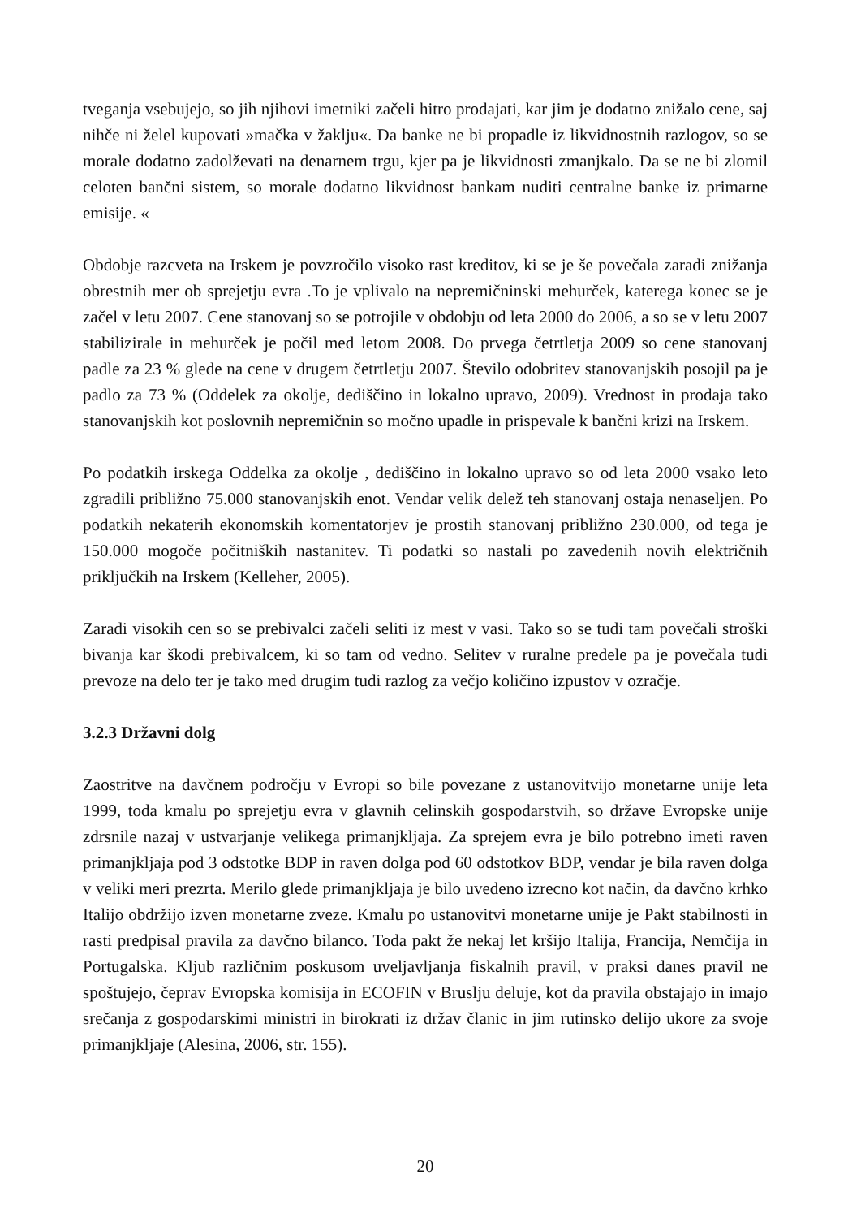tveganja vsebujejo, so jih njihovi imetniki začeli hitro prodajati, kar jim je dodatno znižalo cene, saj nihče ni želel kupovati »mačka v žaklju«. Da banke ne bi propadle iz likvidnostnih razlogov, so se morale dodatno zadolževati na denarnem trgu, kjer pa je likvidnosti zmanjkalo. Da se ne bi zlomil celoten bančni sistem, so morale dodatno likvidnost bankam nuditi centralne banke iz primarne emisije. «
Obdobje razcveta na Irskem je povzročilo visoko rast kreditov, ki se je še povečala zaradi znižanja obrestnih mer ob sprejetju evra .To je vplivalo na nepremičninski mehurček, katerega konec se je začel v letu 2007. Cene stanovanj so se potrojile v obdobju od leta 2000 do 2006, a so se v letu 2007 stabilizirale in mehurček je počil med letom 2008. Do prvega četrtletja 2009 so cene stanovanj padle za 23 % glede na cene v drugem četrtletju 2007. Število odobritev stanovanjskih posojil pa je padlo za 73 % (Oddelek za okolje, dediščino in lokalno upravo, 2009). Vrednost in prodaja tako stanovanjskih kot poslovnih nepremičnin so močno upadle in prispevale k bančni krizi na Irskem.
Po podatkih irskega Oddelka za okolje , dediščino in lokalno upravo so od leta 2000 vsako leto zgradili približno 75.000 stanovanjskih enot. Vendar velik delež teh stanovanj ostaja nenaseljen. Po podatkih nekaterih ekonomskih komentatorjev je prostih stanovanj približno 230.000, od tega je 150.000 mogoče počitniških nastanitev. Ti podatki so nastali po zavedenih novih električnih priključkih na Irskem (Kelleher, 2005).
Zaradi visokih cen so se prebivalci začeli seliti iz mest v vasi. Tako so se tudi tam povečali stroški bivanja kar škodi prebivalcem, ki so tam od vedno. Selitev v ruralne predele pa je povečala tudi prevoze na delo ter je tako med drugim tudi razlog za večjo količino izpustov v ozračje.
3.2.3 Državni dolg
Zaostritve na davčnem področju v Evropi so bile povezane z ustanovitvijo monetarne unije leta 1999, toda kmalu po sprejetju evra v glavnih celinskih gospodarstvih, so države Evropske unije zdrsnile nazaj v ustvarjanje velikega primanjkljaja. Za sprejem evra je bilo potrebno imeti raven primanjkljaja pod 3 odstotke BDP in raven dolga pod 60 odstotkov BDP, vendar je bila raven dolga v veliki meri prezrta. Merilo glede primanjkljaja je bilo uvedeno izrecno kot način, da davčno krhko Italijo obdržijo izven monetarne zveze. Kmalu po ustanovitvi monetarne unije je Pakt stabilnosti in rasti predpisal pravila za davčno bilanco. Toda pakt že nekaj let kršijo Italija, Francija, Nemčija in Portugalska. Kljub različnim poskusom uveljavljanja fiskalnih pravil, v praksi danes pravil ne spoštujejo, čeprav Evropska komisija in ECOFIN v Bruslju deluje, kot da pravila obstajajo in imajo srečanja z gospodarskimi ministri in birokrati iz držav članic in jim rutinsko delijo ukore za svoje primanjkljaje (Alesina, 2006, str. 155).
20